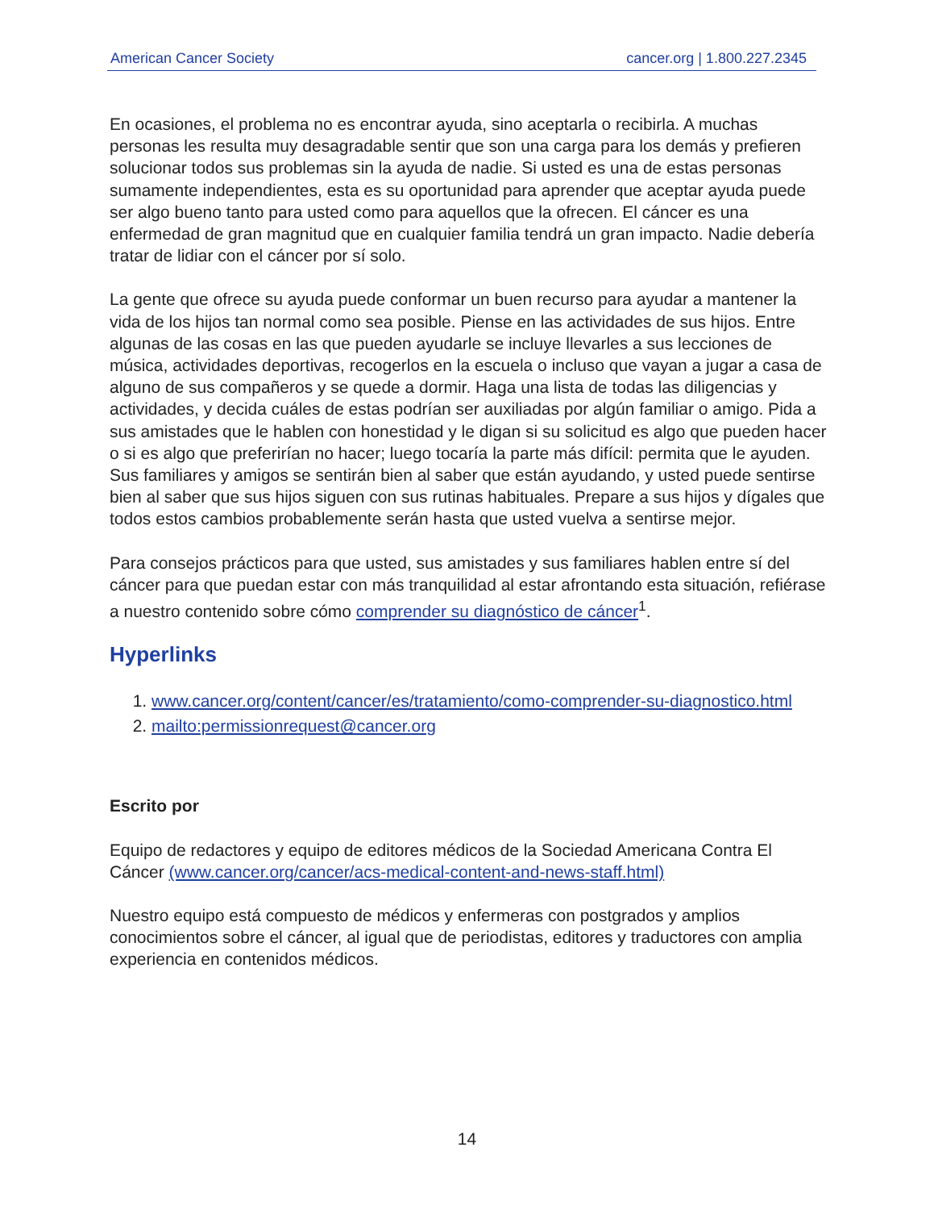American Cancer Society cancer.org | 1.800.227.2345
En ocasiones, el problema no es encontrar ayuda, sino aceptarla o recibirla. A muchas personas les resulta muy desagradable sentir que son una carga para los demás y prefieren solucionar todos sus problemas sin la ayuda de nadie. Si usted es una de estas personas sumamente independientes, esta es su oportunidad para aprender que aceptar ayuda puede ser algo bueno tanto para usted como para aquellos que la ofrecen. El cáncer es una enfermedad de gran magnitud que en cualquier familia tendrá un gran impacto. Nadie debería tratar de lidiar con el cáncer por sí solo.
La gente que ofrece su ayuda puede conformar un buen recurso para ayudar a mantener la vida de los hijos tan normal como sea posible. Piense en las actividades de sus hijos. Entre algunas de las cosas en las que pueden ayudarle se incluye llevarles a sus lecciones de música, actividades deportivas, recogerlos en la escuela o incluso que vayan a jugar a casa de alguno de sus compañeros y se quede a dormir. Haga una lista de todas las diligencias y actividades, y decida cuáles de estas podrían ser auxiliadas por algún familiar o amigo. Pida a sus amistades que le hablen con honestidad y le digan si su solicitud es algo que pueden hacer o si es algo que preferirían no hacer; luego tocaría la parte más difícil: permita que le ayuden. Sus familiares y amigos se sentirán bien al saber que están ayudando, y usted puede sentirse bien al saber que sus hijos siguen con sus rutinas habituales. Prepare a sus hijos y dígales que todos estos cambios probablemente serán hasta que usted vuelva a sentirse mejor.
Para consejos prácticos para que usted, sus amistades y sus familiares hablen entre sí del cáncer para que puedan estar con más tranquilidad al estar afrontando esta situación, refiérase a nuestro contenido sobre cómo comprender su diagnóstico de cáncer<sup>1</sup>.
Hyperlinks
1. www.cancer.org/content/cancer/es/tratamiento/como-comprender-su-diagnostico.html
2. mailto:permissionrequest@cancer.org
Escrito por
Equipo de redactores y equipo de editores médicos de la Sociedad Americana Contra El Cáncer (www.cancer.org/cancer/acs-medical-content-and-news-staff.html)
Nuestro equipo está compuesto de médicos y enfermeras con postgrados y amplios conocimientos sobre el cáncer, al igual que de periodistas, editores y traductores con amplia experiencia en contenidos médicos.
14